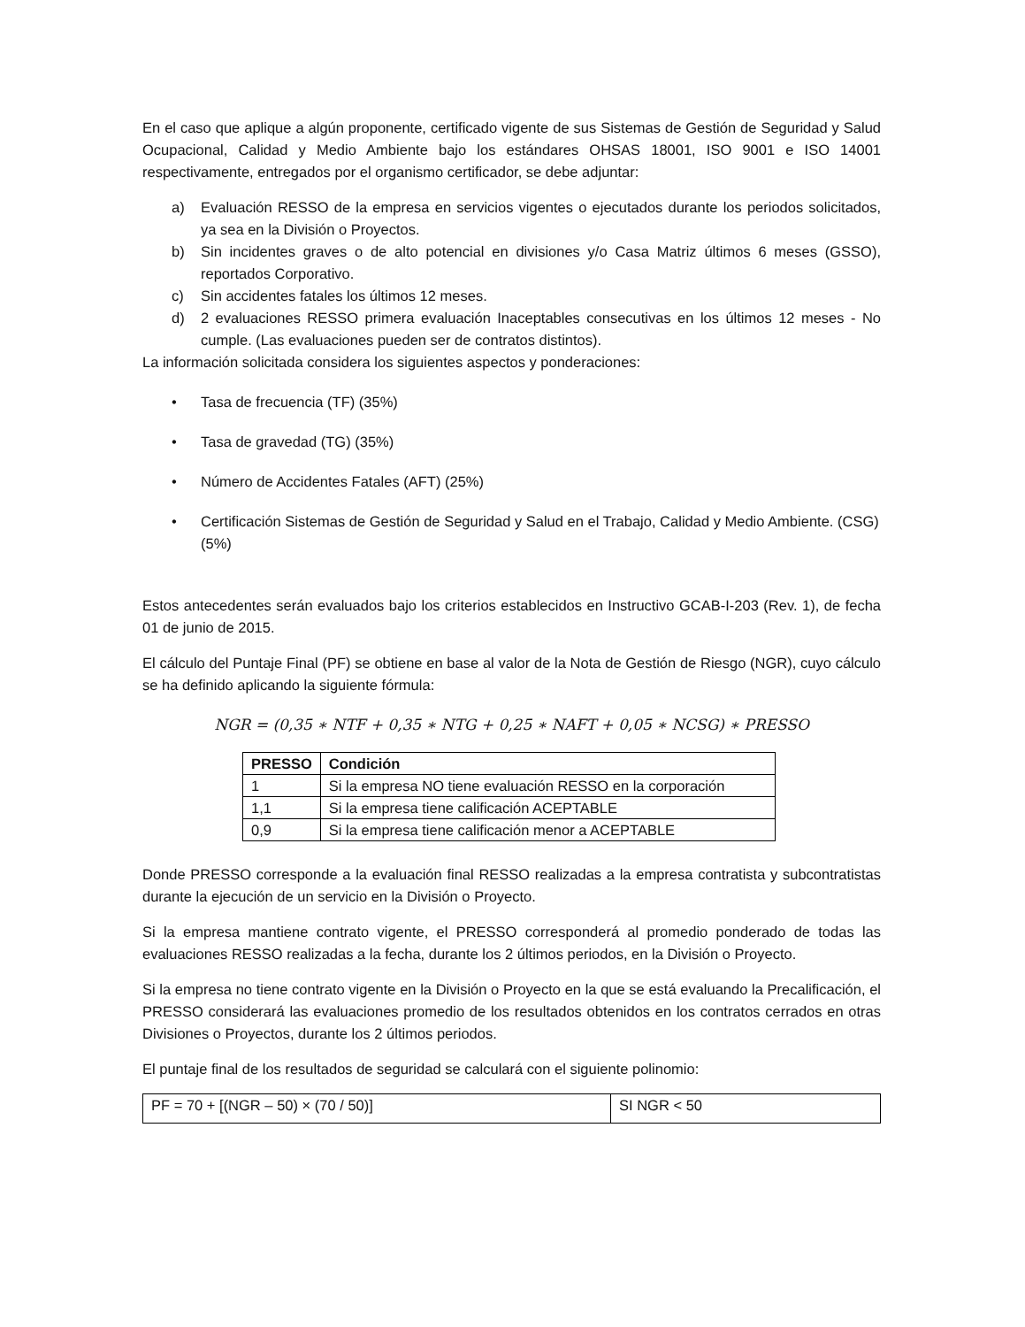En el caso que aplique a algún proponente, certificado vigente de sus Sistemas de Gestión de Seguridad y Salud Ocupacional, Calidad y Medio Ambiente bajo los estándares OHSAS 18001, ISO 9001 e ISO 14001 respectivamente, entregados por el organismo certificador, se debe adjuntar:
a) Evaluación RESSO de la empresa en servicios vigentes o ejecutados durante los periodos solicitados, ya sea en la División o Proyectos.
b) Sin incidentes graves o de alto potencial en divisiones y/o Casa Matriz últimos 6 meses (GSSO), reportados Corporativo.
c) Sin accidentes fatales los últimos 12 meses.
d) 2 evaluaciones RESSO primera evaluación Inaceptables consecutivas en los últimos 12 meses - No cumple. (Las evaluaciones pueden ser de contratos distintos).
La información solicitada considera los siguientes aspectos y ponderaciones:
• Tasa de frecuencia (TF) (35%)
• Tasa de gravedad (TG) (35%)
• Número de Accidentes Fatales (AFT) (25%)
• Certificación Sistemas de Gestión de Seguridad y Salud en el Trabajo, Calidad y Medio Ambiente. (CSG) (5%)
Estos antecedentes serán evaluados bajo los criterios establecidos en Instructivo GCAB-I-203 (Rev. 1), de fecha 01 de junio de 2015.
El cálculo del Puntaje Final (PF) se obtiene en base al valor de la Nota de Gestión de Riesgo (NGR), cuyo cálculo se ha definido aplicando la siguiente fórmula:
NGR = (0,35 ∗ NTF + 0,35 ∗ NTG + 0,25 ∗ NAFT + 0,05 ∗ NCSG) ∗ PRESSO
| PRESSO | Condición |
| --- | --- |
| 1 | Si la empresa NO tiene evaluación RESSO en la corporación |
| 1,1 | Si la empresa tiene calificación ACEPTABLE |
| 0,9 | Si la empresa tiene calificación menor a ACEPTABLE |
Donde PRESSO corresponde a la evaluación final RESSO realizadas a la empresa contratista y subcontratistas durante la ejecución de un servicio en la División o Proyecto.
Si la empresa mantiene contrato vigente, el PRESSO corresponderá al promedio ponderado de todas las evaluaciones RESSO realizadas a la fecha, durante los 2 últimos periodos, en la División o Proyecto.
Si la empresa no tiene contrato vigente en la División o Proyecto en la que se está evaluando la Precalificación, el PRESSO considerará las evaluaciones promedio de los resultados obtenidos en los contratos cerrados en otras Divisiones o Proyectos, durante los 2 últimos periodos.
El puntaje final de los resultados de seguridad se calculará con el siguiente polinomio:
| PF = 70 + [(NGR – 50) × (70 / 50)] | SI NGR < 50 |